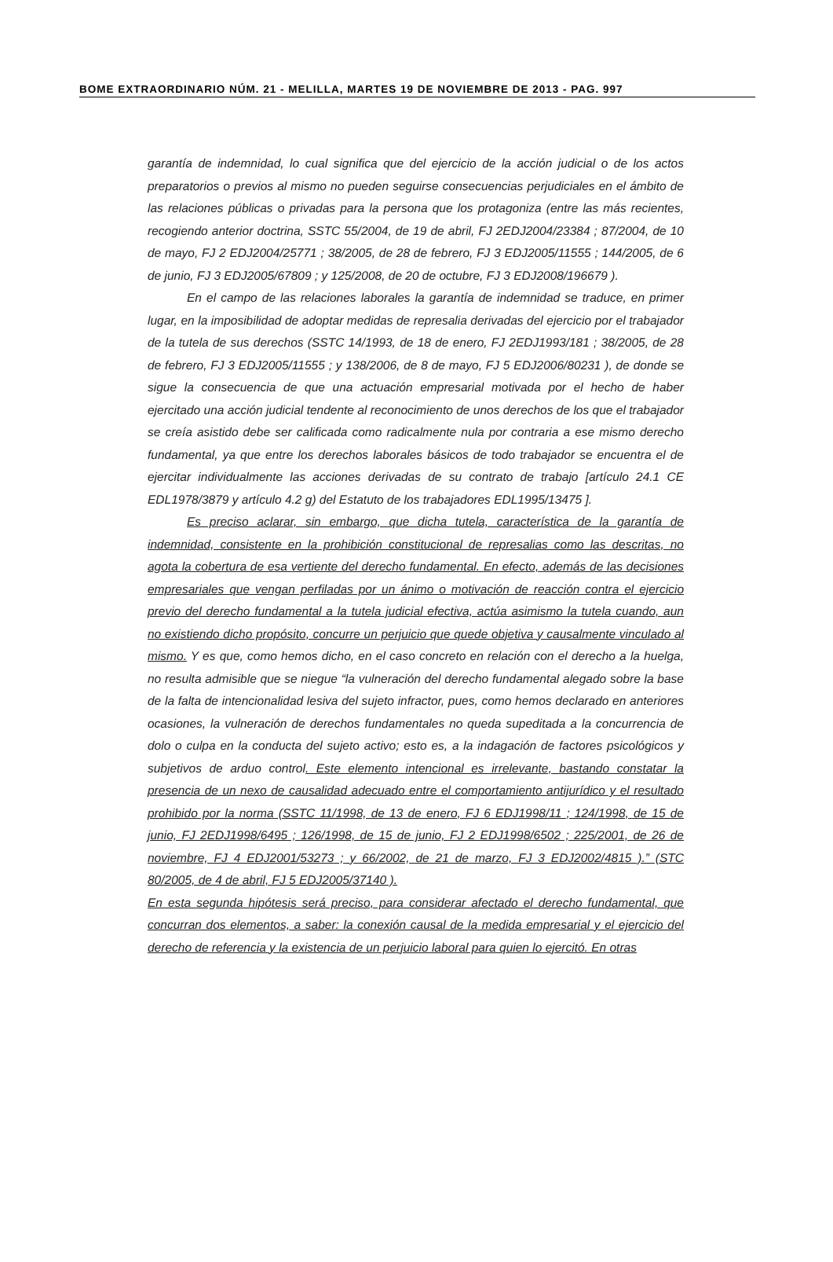BOME EXTRAORDINARIO NÚM. 21 - MELILLA, MARTES 19 DE NOVIEMBRE DE 2013 - PAG. 997
garantía de indemnidad, lo cual significa que del ejercicio de la acción judicial o de los actos preparatorios o previos al mismo no pueden seguirse consecuencias perjudiciales en el ámbito de las relaciones públicas o privadas para la persona que los protagoniza (entre las más recientes, recogiendo anterior doctrina, SSTC 55/2004, de 19 de abril, FJ 2EDJ2004/23384 ; 87/2004, de 10 de mayo, FJ 2 EDJ2004/25771 ; 38/2005, de 28 de febrero, FJ 3 EDJ2005/11555 ; 144/2005, de 6 de junio, FJ 3 EDJ2005/67809 ; y 125/2008, de 20 de octubre, FJ 3 EDJ2008/196679 ).
En el campo de las relaciones laborales la garantía de indemnidad se traduce, en primer lugar, en la imposibilidad de adoptar medidas de represalia derivadas del ejercicio por el trabajador de la tutela de sus derechos (SSTC 14/1993, de 18 de enero, FJ 2EDJ1993/181 ; 38/2005, de 28 de febrero, FJ 3 EDJ2005/11555 ; y 138/2006, de 8 de mayo, FJ 5 EDJ2006/80231 ), de donde se sigue la consecuencia de que una actuación empresarial motivada por el hecho de haber ejercitado una acción judicial tendente al reconocimiento de unos derechos de los que el trabajador se creía asistido debe ser calificada como radicalmente nula por contraria a ese mismo derecho fundamental, ya que entre los derechos laborales básicos de todo trabajador se encuentra el de ejercitar individualmente las acciones derivadas de su contrato de trabajo [artículo 24.1 CE EDL1978/3879 y artículo 4.2 g) del Estatuto de los trabajadores EDL1995/13475 ].
Es preciso aclarar, sin embargo, que dicha tutela, característica de la garantía de indemnidad, consistente en la prohibición constitucional de represalias como las descritas, no agota la cobertura de esa vertiente del derecho fundamental. En efecto, además de las decisiones empresariales que vengan perfiladas por un ánimo o motivación de reacción contra el ejercicio previo del derecho fundamental a la tutela judicial efectiva, actúa asimismo la tutela cuando, aun no existiendo dicho propósito, concurre un perjuicio que quede objetiva y causalmente vinculado al mismo. Y es que, como hemos dicho, en el caso concreto en relación con el derecho a la huelga, no resulta admisible que se niegue “la vulneración del derecho fundamental alegado sobre la base de la falta de intencionalidad lesiva del sujeto infractor, pues, como hemos declarado en anteriores ocasiones, la vulneración de derechos fundamentales no queda supeditada a la concurrencia de dolo o culpa en la conducta del sujeto activo; esto es, a la indagación de factores psicológicos y subjetivos de arduo control. Este elemento intencional es irrelevante, bastando constatar la presencia de un nexo de causalidad adecuado entre el comportamiento antijurídico y el resultado prohibido por la norma (SSTC 11/1998, de 13 de enero, FJ 6 EDJ1998/11 ; 124/1998, de 15 de junio, FJ 2EDJ1998/6495 ; 126/1998, de 15 de junio, FJ 2 EDJ1998/6502 ; 225/2001, de 26 de noviembre, FJ 4 EDJ2001/53273 ; y 66/2002, de 21 de marzo, FJ 3 EDJ2002/4815 ).” (STC 80/2005, de 4 de abril, FJ 5 EDJ2005/37140 ).
En esta segunda hipótesis será preciso, para considerar afectado el derecho fundamental, que concurran dos elementos, a saber: la conexión causal de la medida empresarial y el ejercicio del derecho de referencia y la existencia de un perjuicio laboral para quien lo ejercitó. En otras